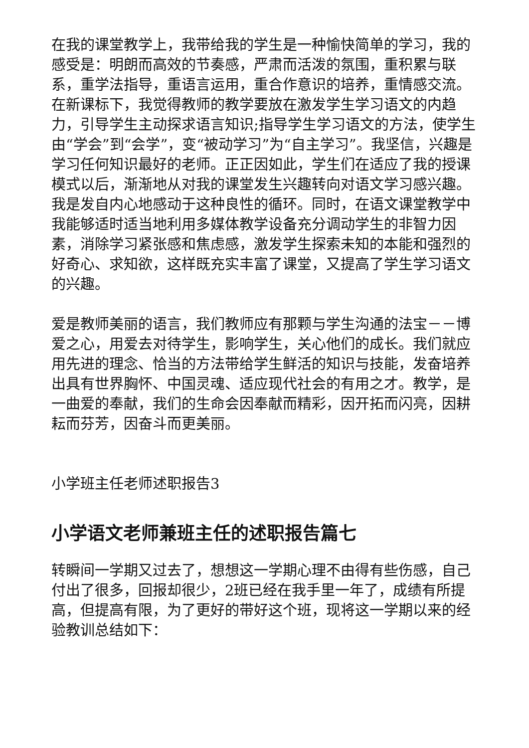在我的课堂教学上，我带给我的学生是一种愉快简单的学习，我的感受是：明朗而高效的节奏感，严肃而活泼的氛围，重积累与联系，重学法指导，重语言运用，重合作意识的培养，重情感交流。在新课标下，我觉得教师的教学要放在激发学生学习语文的内趋力，引导学生主动探求语言知识;指导学生学习语文的方法，使学生由“学会”到“会学”，变“被动学习”为“自主学习”。我坚信，兴趣是学习任何知识最好的老师。正正因如此，学生们在适应了我的授课模式以后，渐渐地从对我的课堂发生兴趣转向对语文学习感兴趣。我是发自内心地感动于这种良性的循环。同时，在语文课堂教学中我能够适时适当地利用多媒体教学设备充分调动学生的非智力因素，消除学习紧张感和焦虑感，激发学生探索未知的本能和强烈的好奇心、求知欲，这样既充实丰富了课堂，又提高了学生学习语文的兴趣。
爱是教师美丽的语言，我们教师应有那颗与学生沟通的法宝－－博爱之心，用爱去对待学生，影响学生，关心他们的成长。我们就应用先进的理念、恰当的方法带给学生鲜活的知识与技能，发奋培养出具有世界胸怀、中国灵魂、适应现代社会的有用之才。教学，是一曲爱的奉献，我们的生命会因奉献而精彩，因开拓而闪亮，因耕耘而芬芳，因奋斗而更美丽。
小学班主任老师述职报告3
小学语文老师兼班主任的述职报告篇七
转瞬间一学期又过去了，想想这一学期心理不由得有些伤感，自己付出了很多，回报却很少，2班已经在我手里一年了，成绩有所提高，但提高有限，为了更好的带好这个班，现将这一学期以来的经验教训总结如下：